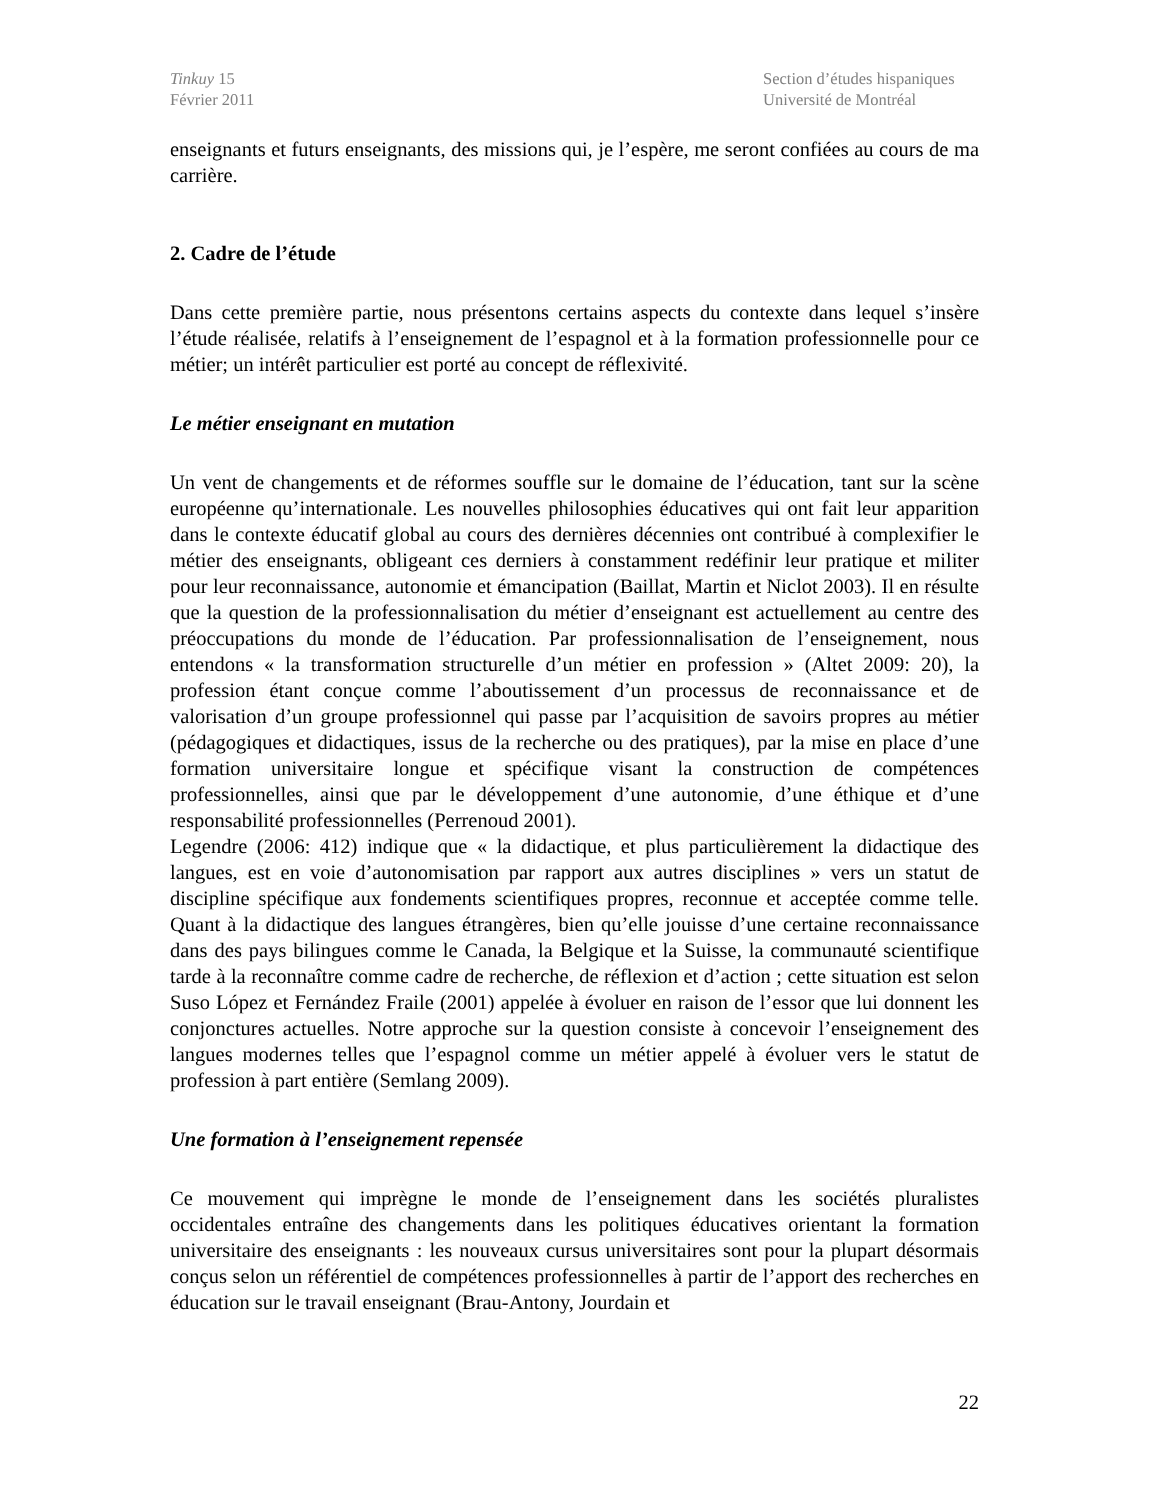Tinkuy 15
Février 2011
Section d’études hispaniques
Université de Montréal
enseignants et futurs enseignants, des missions qui, je l’espère, me seront confiées au cours de ma carrière.
2. Cadre de l’étude
Dans cette première partie, nous présentons certains aspects du contexte dans lequel s’insère l’étude réalisée, relatifs à l’enseignement de l’espagnol et à la formation professionnelle pour ce métier; un intérêt particulier est porté au concept de réflexivité.
Le métier enseignant en mutation
Un vent de changements et de réformes souffle sur le domaine de l’éducation, tant sur la scène européenne qu’internationale. Les nouvelles philosophies éducatives qui ont fait leur apparition dans le contexte éducatif global au cours des dernières décennies ont contribué à complexifier le métier des enseignants, obligeant ces derniers à constamment redéfinir leur pratique et militer pour leur reconnaissance, autonomie et émancipation (Baillat, Martin et Niclot 2003). Il en résulte que la question de la professionnalisation du métier d’enseignant est actuellement au centre des préoccupations du monde de l’éducation. Par professionnalisation de l’enseignement, nous entendons « la transformation structurelle d’un métier en profession » (Altet 2009: 20), la profession étant conçue comme l’aboutissement d’un processus de reconnaissance et de valorisation d’un groupe professionnel qui passe par l’acquisition de savoirs propres au métier (pédagogiques et didactiques, issus de la recherche ou des pratiques), par la mise en place d’une formation universitaire longue et spécifique visant la construction de compétences professionnelles, ainsi que par le développement d’une autonomie, d’une éthique et d’une responsabilité professionnelles (Perrenoud 2001).
Legendre (2006: 412) indique que « la didactique, et plus particulièrement la didactique des langues, est en voie d’autonomisation par rapport aux autres disciplines » vers un statut de discipline spécifique aux fondements scientifiques propres, reconnue et acceptée comme telle. Quant à la didactique des langues étrangères, bien qu’elle jouisse d’une certaine reconnaissance dans des pays bilingues comme le Canada, la Belgique et la Suisse, la communauté scientifique tarde à la reconnaître comme cadre de recherche, de réflexion et d’action ; cette situation est selon Suso López et Fernández Fraile (2001) appelée à évoluer en raison de l’essor que lui donnent les conjonctures actuelles. Notre approche sur la question consiste à concevoir l’enseignement des langues modernes telles que l’espagnol comme un métier appelé à évoluer vers le statut de profession à part entière (Semlang 2009).
Une formation à l’enseignement repensée
Ce mouvement qui imprègne le monde de l’enseignement dans les sociétés pluralistes occidentales entraîne des changements dans les politiques éducatives orientant la formation universitaire des enseignants : les nouveaux cursus universitaires sont pour la plupart désormais conçus selon un référentiel de compétences professionnelles à partir de l’apport des recherches en éducation sur le travail enseignant (Brau-Antony, Jourdain et
22